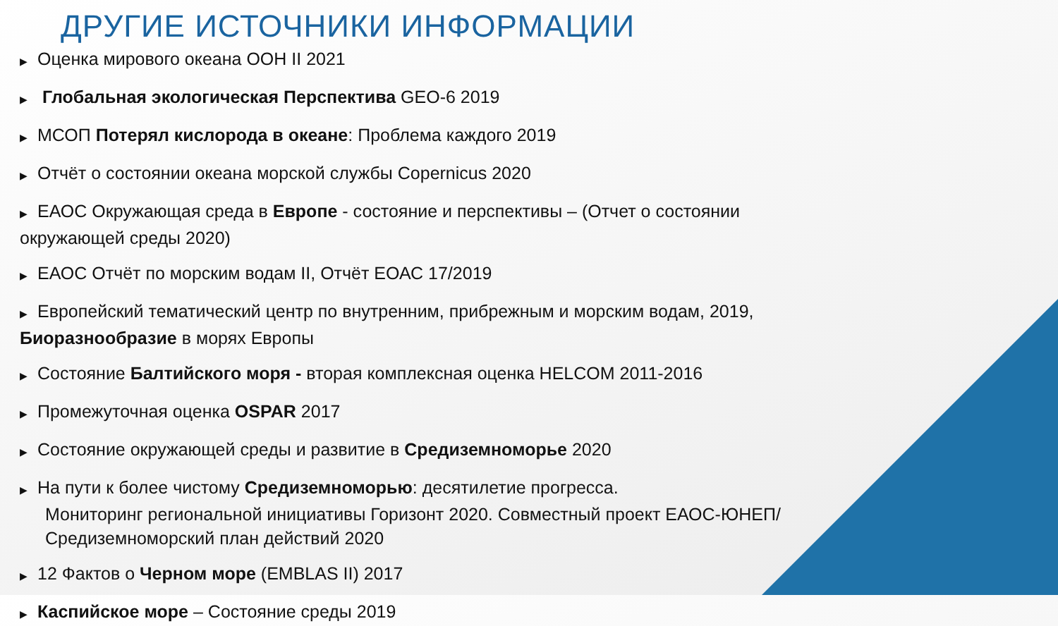ДРУГИЕ ИСТОЧНИКИ ИНФОРМАЦИИ
▶ Оценка мирового океана ООН II 2021
▶ Глобальная экологическая Перспектива GEO-6 2019
▶ МСОП Потерял кислорода в океане: Проблема каждого 2019
▶ Отчёт о состоянии океана морской службы Copernicus 2020
▶ ЕАОС Окружающая среда в Европе - состояние и перспективы – (Отчет о состоянии окружающей среды 2020)
▶ ЕАОС Отчёт по морским водам II, Отчёт ЕОАС 17/2019
▶ Европейский тематический центр по внутренним, прибрежным и морским водам, 2019, Биоразнообразие в морях Европы
▶ Состояние Балтийского моря - вторая комплексная оценка HELCOM 2011-2016
▶ Промежуточная оценка OSPAR 2017
▶ Состояние окружающей среды и развитие в Средиземноморье 2020
▶ На пути к более чистому Средиземноморью: десятилетие прогресса.
Мониторинг региональной инициативы Горизонт 2020. Совместный проект ЕАОС-ЮНЕП/Средиземноморский план действий 2020
▶ 12 Фактов о Черном море (EMBLAS II) 2017
▶ Каспийское море – Состояние среды 2019